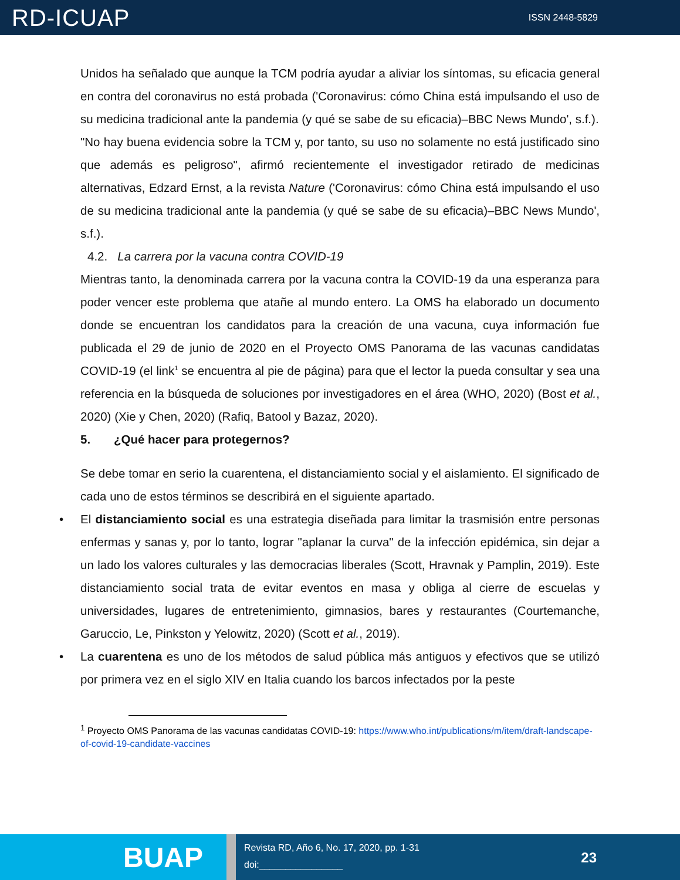RD-ICUAP
ISSN 2448-5829
Unidos ha señalado que aunque la TCM podría ayudar a aliviar los síntomas, su eficacia general en contra del coronavirus no está probada ('Coronavirus: cómo China está impulsando el uso de su medicina tradicional ante la pandemia (y qué se sabe de su eficacia)–BBC News Mundo', s.f.).
"No hay buena evidencia sobre la TCM y, por tanto, su uso no solamente no está justificado sino que además es peligroso", afirmó recientemente el investigador retirado de medicinas alternativas, Edzard Ernst, a la revista Nature ('Coronavirus: cómo China está impulsando el uso de su medicina tradicional ante la pandemia (y qué se sabe de su eficacia)–BBC News Mundo', s.f.).
4.2. La carrera por la vacuna contra COVID-19
Mientras tanto, la denominada carrera por la vacuna contra la COVID-19 da una esperanza para poder vencer este problema que atañe al mundo entero. La OMS ha elaborado un documento donde se encuentran los candidatos para la creación de una vacuna, cuya información fue publicada el 29 de junio de 2020 en el Proyecto OMS Panorama de las vacunas candidatas COVID-19 (el link<sup>1</sup> se encuentra al pie de página) para que el lector la pueda consultar y sea una referencia en la búsqueda de soluciones por investigadores en el área (WHO, 2020) (Bost et al., 2020) (Xie y Chen, 2020) (Rafiq, Batool y Bazaz, 2020).
5. ¿Qué hacer para protegernos?
Se debe tomar en serio la cuarentena, el distanciamiento social y el aislamiento. El significado de cada uno de estos términos se describirá en el siguiente apartado.
• El distanciamiento social es una estrategia diseñada para limitar la trasmisión entre personas enfermas y sanas y, por lo tanto, lograr "aplanar la curva" de la infección epidémica, sin dejar a un lado los valores culturales y las democracias liberales (Scott, Hravnak y Pamplin, 2019). Este distanciamiento social trata de evitar eventos en masa y obliga al cierre de escuelas y universidades, lugares de entretenimiento, gimnasios, bares y restaurantes (Courtemanche, Garuccio, Le, Pinkston y Yelowitz, 2020) (Scott et al., 2019).
• La cuarentena es uno de los métodos de salud pública más antiguos y efectivos que se utilizó por primera vez en el siglo XIV en Italia cuando los barcos infectados por la peste
<sup>1</sup> Proyecto OMS Panorama de las vacunas candidatas COVID-19: https://www.who.int/publications/m/item/draft-landscape-of-covid-19-candidate-vaccines
BUAP
Revista RD, Año 6, No. 17, 2020, pp. 1-31
doi:________________
23